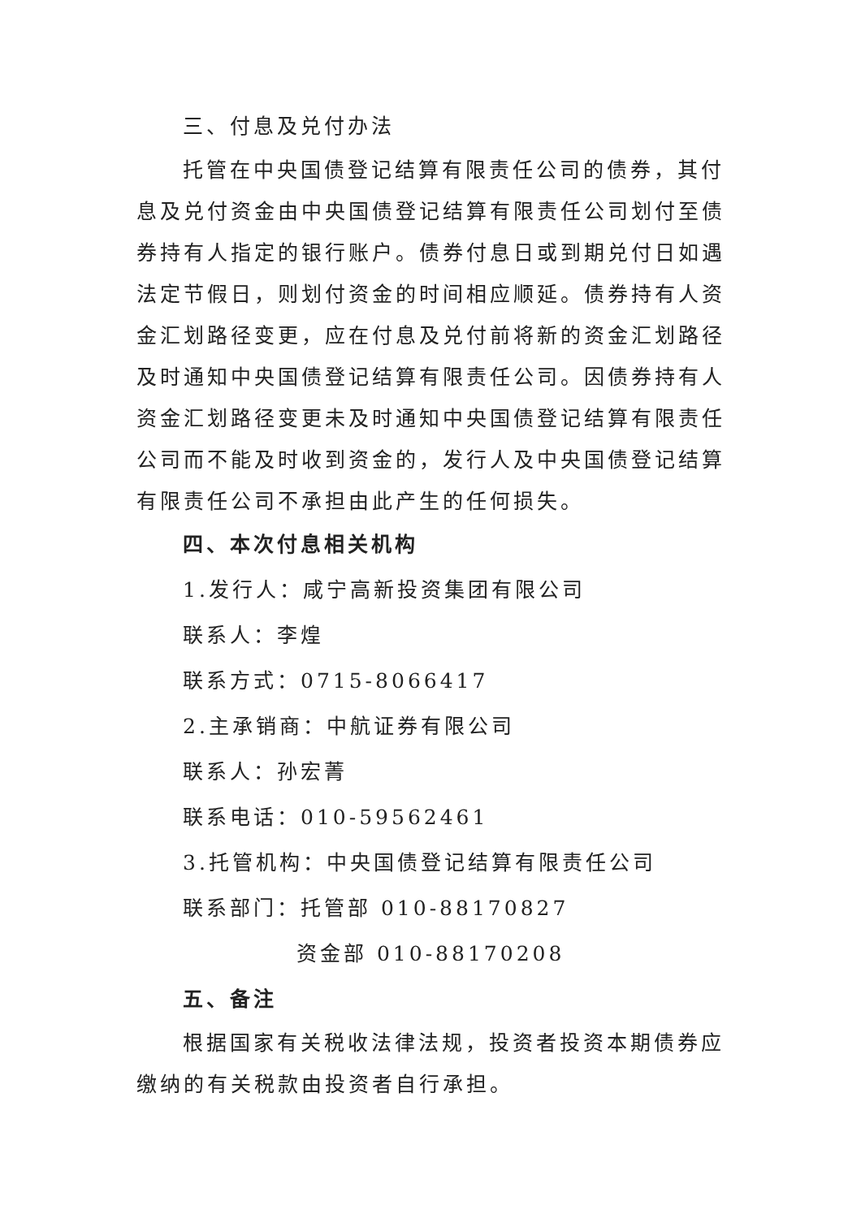三、付息及兑付办法
托管在中央国债登记结算有限责任公司的债券，其付息及兑付资金由中央国债登记结算有限责任公司划付至债券持有人指定的银行账户。债券付息日或到期兑付日如遇法定节假日，则划付资金的时间相应顺延。债券持有人资金汇划路径变更，应在付息及兑付前将新的资金汇划路径及时通知中央国债登记结算有限责任公司。因债券持有人资金汇划路径变更未及时通知中央国债登记结算有限责任公司而不能及时收到资金的，发行人及中央国债登记结算有限责任公司不承担由此产生的任何损失。
四、本次付息相关机构
1.发行人：咸宁高新投资集团有限公司
联系人：李煌
联系方式：0715-8066417
2.主承销商：中航证券有限公司
联系人：孙宏菁
联系电话：010-59562461
3.托管机构：中央国债登记结算有限责任公司
联系部门：托管部 010-88170827
资金部 010-88170208
五、备注
根据国家有关税收法律法规，投资者投资本期债券应缴纳的有关税款由投资者自行承担。